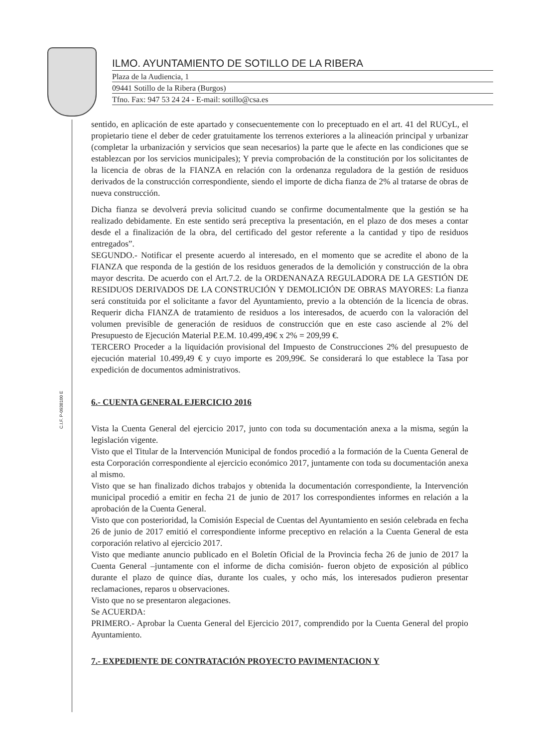ILMO. AYUNTAMIENTO DE SOTILLO DE LA RIBERA
Plaza de la Audiencia, 1
09441 Sotillo de la Ribera (Burgos)
Tfno. Fax: 947 53 24 24 - E-mail: sotillo@csa.es
C.I.F. P-0938100 E
sentido, en aplicación de este apartado y consecuentemente con lo preceptuado en el art. 41 del RUCyL, el propietario tiene el deber de ceder gratuitamente los terrenos exteriores a la alineación principal y urbanizar (completar la urbanización y servicios que sean necesarios) la parte que le afecte en las condiciones que se establezcan por los servicios municipales); Y previa comprobación de la constitución por los solicitantes de la licencia de obras de la FIANZA en relación con la ordenanza reguladora de la gestión de residuos derivados de la construcción correspondiente, siendo el importe de dicha fianza de 2% al tratarse de obras de nueva construcción.
Dicha fianza se devolverá previa solicitud cuando se confirme documentalmente que la gestión se ha realizado debidamente. En este sentido será preceptiva la presentación, en el plazo de dos meses a contar desde el a finalización de la obra, del certificado del gestor referente a la cantidad y tipo de residuos entregados”.
SEGUNDO.- Notificar el presente acuerdo al interesado, en el momento que se acredite el abono de la FIANZA que responda de la gestión de los residuos generados de la demolición y construcción de la obra mayor descrita. De acuerdo con el Art.7.2. de la ORDENANAZA REGULADORA DE LA GESTIÓN DE RESIDUOS DERIVADOS DE LA CONSTRUCIÓN Y DEMOLICIÓN DE OBRAS MAYORES: La fianza será constituida por el solicitante a favor del Ayuntamiento, previo a la obtención de la licencia de obras. Requerir dicha FIANZA de tratamiento de residuos a los interesados, de acuerdo con la valoración del volumen previsible de generación de residuos de construcción que en este caso asciende al 2% del Presupuesto de Ejecución Material P.E.M. 10.499,49€ x 2% = 209,99 €.
TERCERO Proceder a la liquidación provisional del Impuesto de Construcciones 2% del presupuesto de ejecución material 10.499,49 € y cuyo importe es 209,99€. Se considerará lo que establece la Tasa por expedición de documentos administrativos.
6.- CUENTA GENERAL EJERCICIO 2016
Vista la Cuenta General del ejercicio 2017, junto con toda su documentación anexa a la misma, según la legislación vigente.
Visto que el Titular de la Intervención Municipal de fondos procedió a la formación de la Cuenta General de esta Corporación correspondiente al ejercicio económico 2017, juntamente con toda su documentación anexa al mismo.
Visto que se han finalizado dichos trabajos y obtenida la documentación correspondiente, la Intervención municipal procedió a emitir en fecha 21 de junio de 2017 los correspondientes informes en relación a la aprobación de la Cuenta General.
Visto que con posterioridad, la Comisión Especial de Cuentas del Ayuntamiento en sesión celebrada en fecha 26 de junio de 2017 emitió el correspondiente informe preceptivo en relación a la Cuenta General de esta corporación relativo al ejercicio 2017.
Visto que mediante anuncio publicado en el Boletín Oficial de la Provincia fecha 26 de junio de 2017 la Cuenta General –juntamente con el informe de dicha comisión- fueron objeto de exposición al público durante el plazo de quince días, durante los cuales, y ocho más, los interesados pudieron presentar reclamaciones, reparos u observaciones.
Visto que no se presentaron alegaciones.
Se ACUERDA:
PRIMERO.- Aprobar la Cuenta General del Ejercicio 2017, comprendido por la Cuenta General del propio Ayuntamiento.
7.- EXPEDIENTE DE CONTRATACIÓN PROYECTO PAVIMENTACION Y